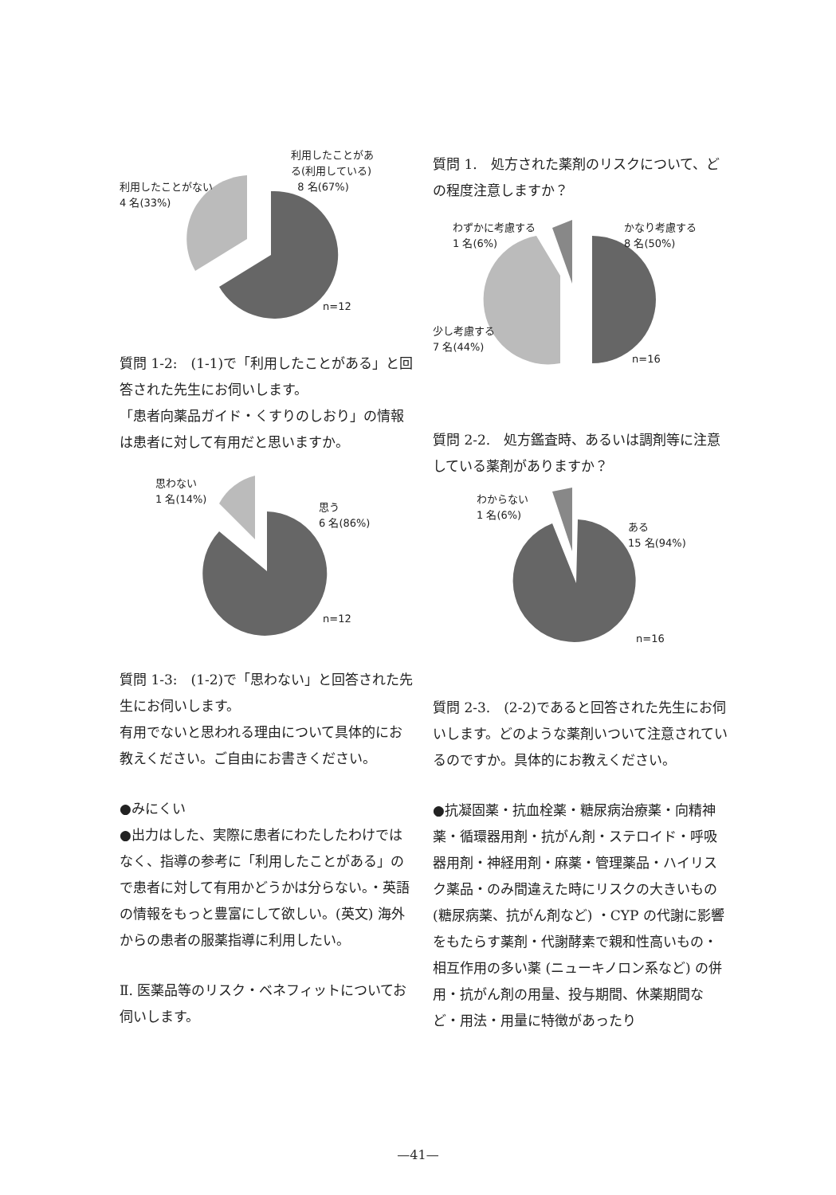利用したことがあ
る(利用している)
8 名(67%)
利用したことがない
4 名(33%)
n=12
質問 1-2:　(1-1)で「利用したことがある」と回答された先生にお伺いします。
「患者向薬品ガイド・くすりのしおり」の情報は患者に対して有用だと思いますか。
思わない
1 名(14%)
思う
6 名(86%)
n=12
質問 1-3:　(1-2)で「思わない」と回答された先生にお伺いします。
有用でないと思われる理由について具体的にお教えください。ご自由にお書きください。
●みにくい
●出力はした、実際に患者にわたしたわけではなく、指導の参考に「利用したことがある」ので患者に対して有用かどうかは分らない。・英語の情報をもっと豊富にして欲しい。(英文) 海外からの患者の服薬指導に利用したい。
Ⅱ. 医薬品等のリスク・ベネフィットについてお伺いします。
質問 1.　処方された薬剤のリスクについて、どの程度注意しますか？
わずかに考慮する
1 名(6%)
かなり考慮する
8 名(50%)
少し考慮する
7 名(44%)
n=16
質問 2-2.　処方鑑査時、あるいは調剤等に注意している薬剤がありますか？
わからない
1 名(6%)
ある
15 名(94%)
n=16
質問 2-3.　(2-2)であると回答された先生にお伺いします。どのような薬剤いついて注意されているのですか。具体的にお教えください。
●抗凝固薬・抗血栓薬・糖尿病治療薬・向精神薬・循環器用剤・抗がん剤・ステロイド・呼吸器用剤・神経用剤・麻薬・管理薬品・ハイリスク薬品・のみ間違えた時にリスクの大きいもの(糖尿病薬、抗がん剤など) ・CYP の代謝に影響をもたらす薬剤・代謝酵素で親和性高いもの・相互作用の多い薬 (ニューキノロン系など) の併用・抗がん剤の用量、投与期間、休薬期間など・用法・用量に特徴があったり
—41—